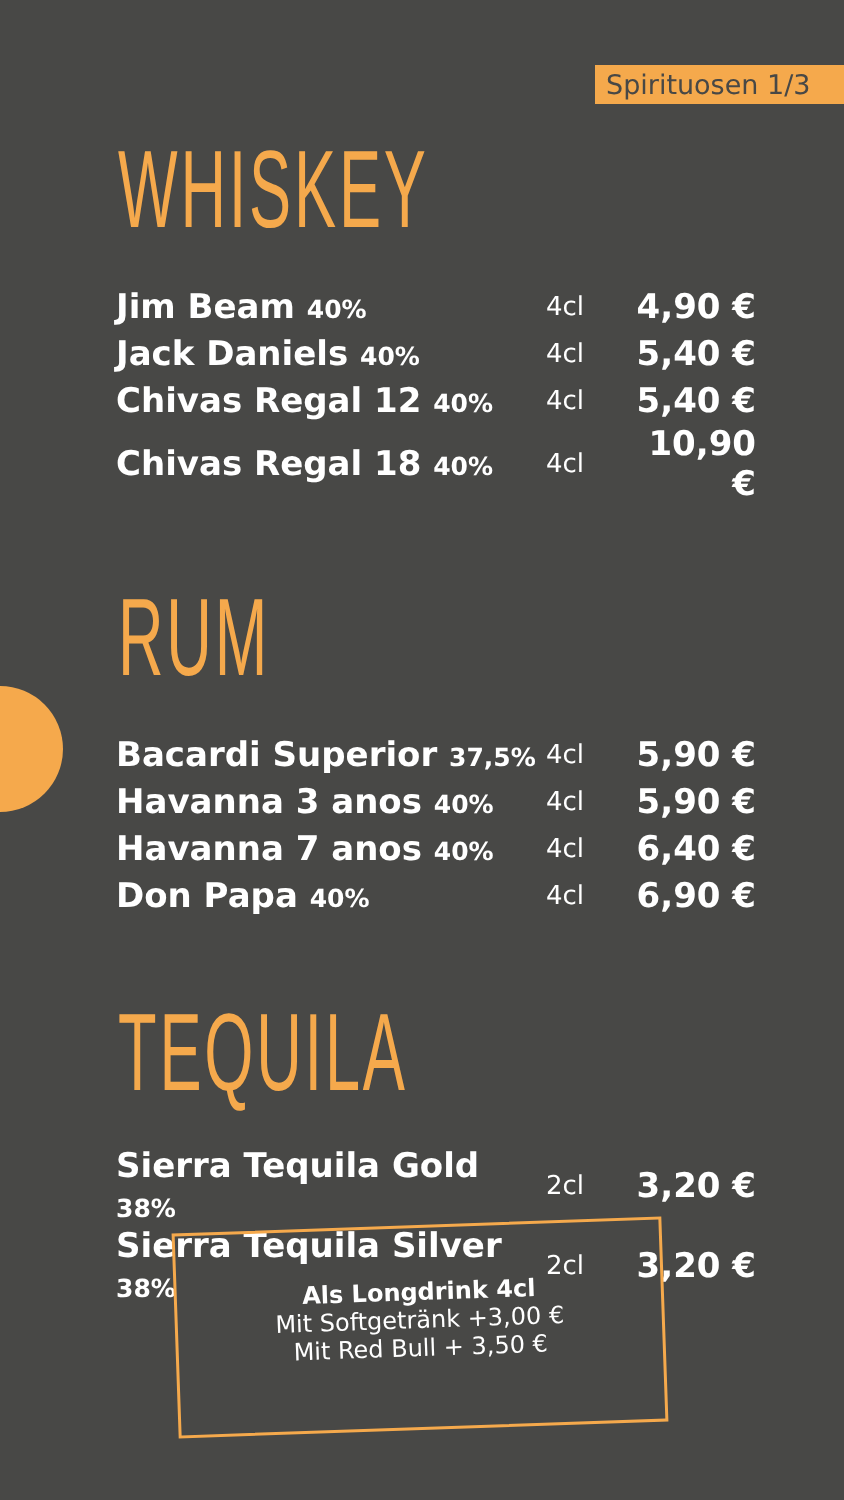Spirituosen 1/3
WHISKEY
| Jim Beam 40% | 4cl | 4,90 € |
| Jack Daniels 40% | 4cl | 5,40 € |
| Chivas Regal 12 40% | 4cl | 5,40 € |
| Chivas Regal 18 40% | 4cl | 10,90 € |
RUM
| Bacardi Superior 37,5% | 4cl | 5,90 € |
| Havanna 3 anos 40% | 4cl | 5,90 € |
| Havanna 7 anos 40% | 4cl | 6,40 € |
| Don Papa 40% | 4cl | 6,90 € |
TEQUILA
| Sierra Tequila Gold 38% | 2cl | 3,20 € |
| Sierra Tequila Silver 38% | 2cl | 3,20 € |
Als Longdrink 4cl
Mit Softgetränk +3,00 €
Mit Red Bull + 3,50 €